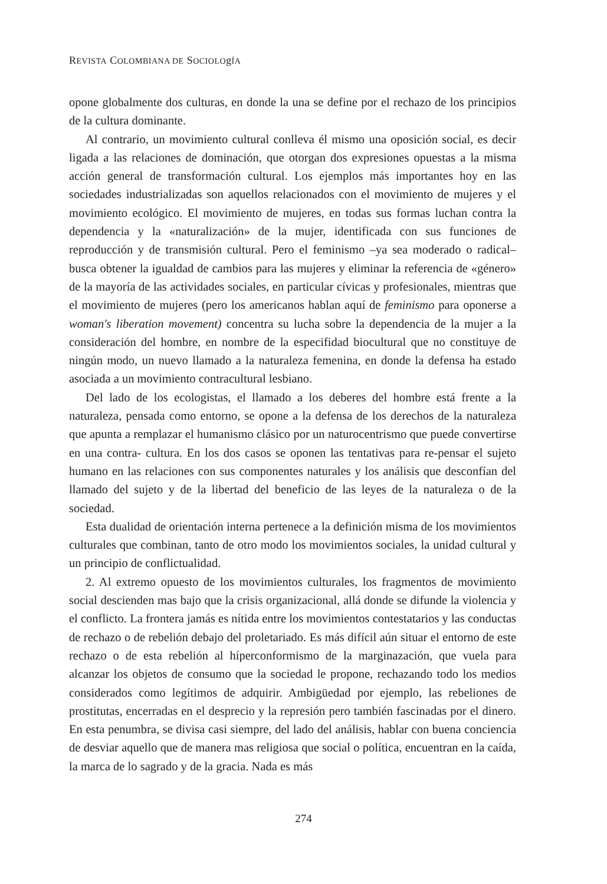REVISTA COLOMBIANA DE SOCIOLOgÍA
opone globalmente dos culturas, en donde la una se define por el rechazo de los principios de la cultura dominante.
Al contrario, un movimiento cultural conlleva él mismo una oposición social, es decir ligada a las relaciones de dominación, que otorgan dos expresiones opuestas a la misma acción general de transformación cultural. Los ejemplos más importantes hoy en las sociedades industrializadas son aquellos relacionados con el movimiento de mujeres y el movimiento ecológico. El movimiento de mujeres, en todas sus formas luchan contra la dependencia y la «naturalización» de la mujer, identificada con sus funciones de reproducción y de transmisión cultural. Pero el feminismo –ya sea moderado o radical– busca obtener la igualdad de cambios para las mujeres y eliminar la referencia de «género» de la mayoría de las actividades sociales, en particular cívicas y profesionales, mientras que el movimiento de mujeres (pero los americanos hablan aquí de feminismo para oponerse a woman's liberation movement) concentra su lucha sobre la dependencia de la mujer a la consideración del hombre, en nombre de la especifidad biocultural que no constituye de ningún modo, un nuevo llamado a la naturaleza femenina, en donde la defensa ha estado asociada a un movimiento contracultural lesbiano.
Del lado de los ecologistas, el llamado a los deberes del hombre está frente a la naturaleza, pensada como entorno, se opone a la defensa de los derechos de la naturaleza que apunta a remplazar el humanismo clásico por un naturocentrismo que puede convertirse en una contra- cultura. En los dos casos se oponen las tentativas para re-pensar el sujeto humano en las relaciones con sus componentes naturales y los análisis que desconfían del llamado del sujeto y de la libertad del beneficio de las leyes de la naturaleza o de la sociedad.
Esta dualidad de orientación interna pertenece a la definición misma de los movimientos culturales que combinan, tanto de otro modo los movimientos sociales, la unidad cultural y un principio de conflictualidad.
2. Al extremo opuesto de los movimientos culturales, los fragmentos de movimiento social descienden mas bajo que la crisis organizacional, allá donde se difunde la violencia y el conflicto. La frontera jamás es nítida entre los movimientos contestatarios y las conductas de rechazo o de rebelión debajo del proletariado. Es más difícil aún situar el entorno de este rechazo o de esta rebelión al híperconformismo de la marginazación, que vuela para alcanzar los objetos de consumo que la sociedad le propone, rechazando todo los medios considerados como legítimos de adquirir. Ambigüedad por ejemplo, las rebeliones de prostitutas, encerradas en el desprecio y la represión pero también fascinadas por el dinero. En esta penumbra, se divisa casi siempre, del lado del análisis, hablar con buena conciencia de desviar aquello que de manera mas religiosa que social o política, encuentran en la caída, la marca de lo sagrado y de la gracia. Nada es más
274